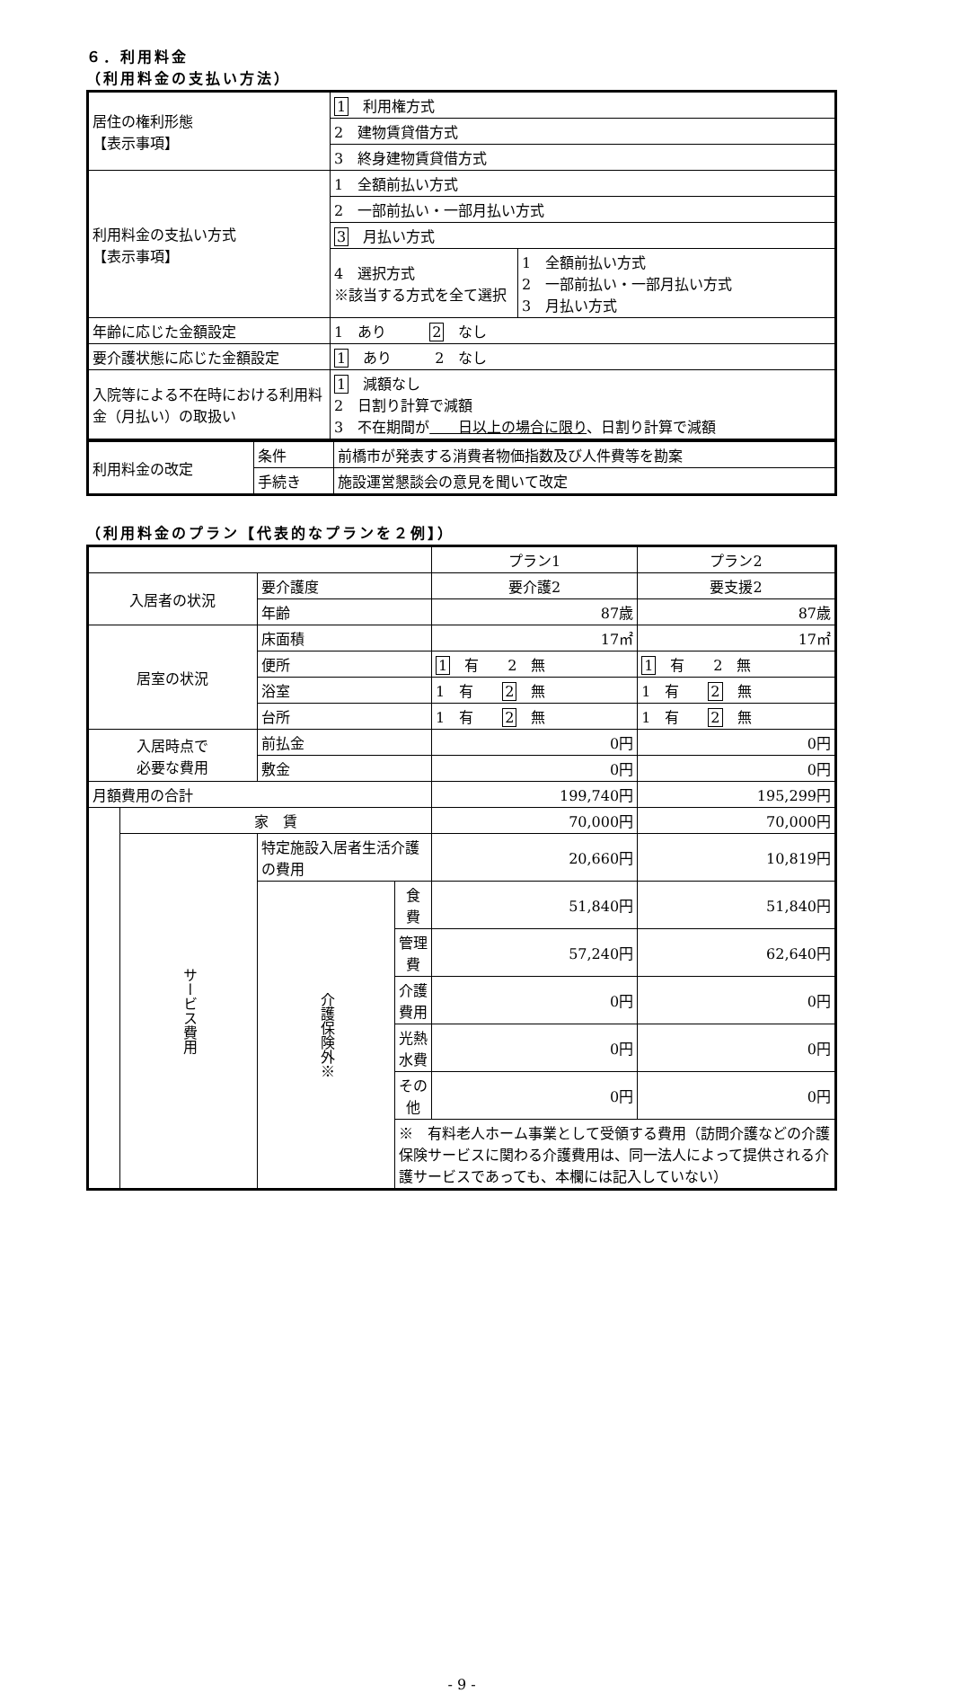６．利用料金
（利用料金の支払い方法）
| 居住の権利形態 【表示事項】 | 1 利用権方式 | |
| | 2 建物賃貸借方式 | |
| | 3 終身建物賃貸借方式 | |
| 利用料金の支払い方式 【表示事項】 | 1 全額前払い方式 | |
| | 2 一部前払い・一部月払い方式 | |
| | 3 月払い方式 | |
| | 4 選択方式 ※該当する方式を全て選択 | 1 全額前払い方式 2 一部前払い・一部月払い方式 3 月払い方式 |
| 年齢に応じた金額設定 | 1 あり 2 なし | |
| 要介護状態に応じた金額設定 | 1 あり 2 なし | |
| 入院等による不在時における利用料金（月払い）の取扱い | 1 減額なし 2 日割り計算で減額 3 不在期間が 日以上の場合に限り 、日割り計算で減額 | |
| 利用料金の改定 | 条件 | 前橋市が発表する消費者物価指数及び人件費等を勘案 |
| | 手続き | 施設運営懇談会の意見を聞いて改定 |
（利用料金のプラン【代表的なプランを２例】）
| | | | | プラン1 | プラン2 |
| 入居者の状況 | | 要介護度 | | 要介護2 | 要支援2 |
| | | 年齢 | | 87歳 | 87歳 |
| 居室の状況 | | 床面積 | | 17㎡ | 17㎡ |
| | | 便所 | | 1 有 2 無 | 1 有 2 無 |
| | | 浴室 | | 1 有 2 無 | 1 有 2 無 |
| | | 台所 | | 1 有 2 無 | 1 有 2 無 |
| 入居時点で 必要な費用 | | 前払金 | | 0円 | 0円 |
| | | 敷金 | | 0円 | 0円 |
| 月額費用の合計 | | | | 199,740円 | 195,299円 |
| | 家 賃 | | | 70,000円 | 70,000円 |
| | サービス費用 | 特定施設入居者生活介護の費用 | | 20,660円 | 10,819円 |
| | | 介護保険外※ | 食 費 | 51,840円 | 51,840円 |
| | | | 管理費 | 57,240円 | 62,640円 |
| | | | 介護費用 | 0円 | 0円 |
| | | | 光熱水費 | 0円 | 0円 |
| | | | その他 | 0円 | 0円 |
| | | | ※ 有料老人ホーム事業として受領する費用（訪問介護などの介護保険サービスに関わる介護費用は、同一法人によって提供される介護サービスであっても、本欄には記入していない） | | |
- 9 -